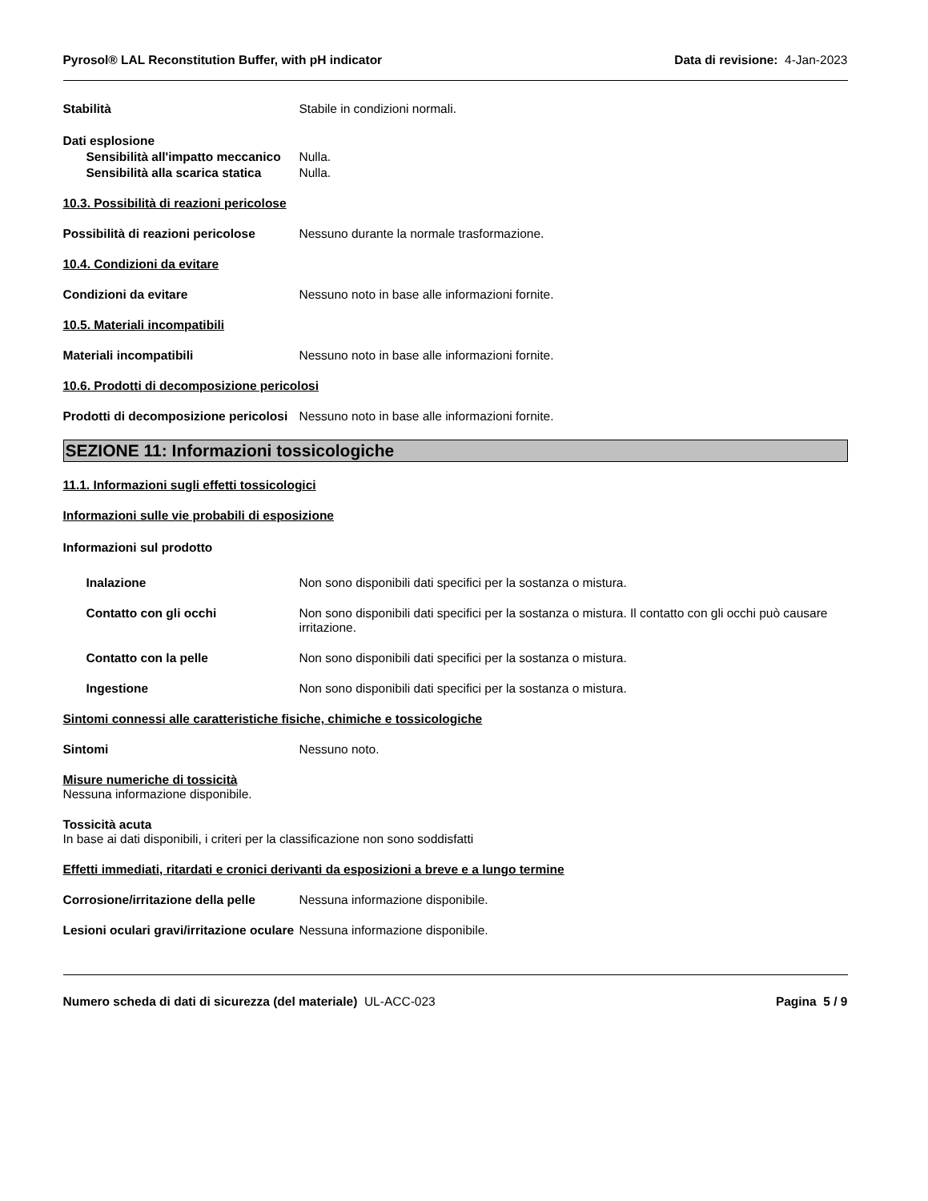Pyrosol® LAL Reconstitution Buffer, with pH indicator Data di revisione: 4-Jan-2023
Stabilità Stabile in condizioni normali.
Dati esplosione
Sensibilità all'impatto meccanico
Nulla.
Sensibilità alla scarica statica
Nulla.
10.3. Possibilità di reazioni pericolose
Possibilità di reazioni pericolose
Nessuno durante la normale trasformazione.
10.4. Condizioni da evitare
Condizioni da evitare Nessuno noto in base alle informazioni fornite.
10.5. Materiali incompatibili
Materiali incompatibili Nessuno noto in base alle informazioni fornite.
10.6. Prodotti di decomposizione pericolosi
Prodotti di decomposizione pericolosi
Nessuno noto in base alle informazioni fornite.
SEZIONE 11: Informazioni tossicologiche
11.1. Informazioni sugli effetti tossicologici
Informazioni sulle vie probabili di esposizione
Informazioni sul prodotto
Inalazione Non sono disponibili dati specifici per la sostanza o mistura.
Contatto con gli occhi Non sono disponibili dati specifici per la sostanza o mistura. Il contatto con gli occhi può causare irritazione.
Contatto con la pelle Non sono disponibili dati specifici per la sostanza o mistura.
Ingestione Non sono disponibili dati specifici per la sostanza o mistura.
Sintomi connessi alle caratteristiche fisiche, chimiche e tossicologiche
Sintomi Nessuno noto.
Misure numeriche di tossicità
Nessuna informazione disponibile.
Tossicità acuta
In base ai dati disponibili, i criteri per la classificazione non sono soddisfatti
Effetti immediati, ritardati e cronici derivanti da esposizioni a breve e a lungo termine
Corrosione/irritazione della pelle
Nessuna informazione disponibile.
Lesioni oculari gravi/irritazione oculare
Nessuna informazione disponibile.
Numero scheda di dati di sicurezza (del materiale) UL-ACC-023
Pagina 5 / 9